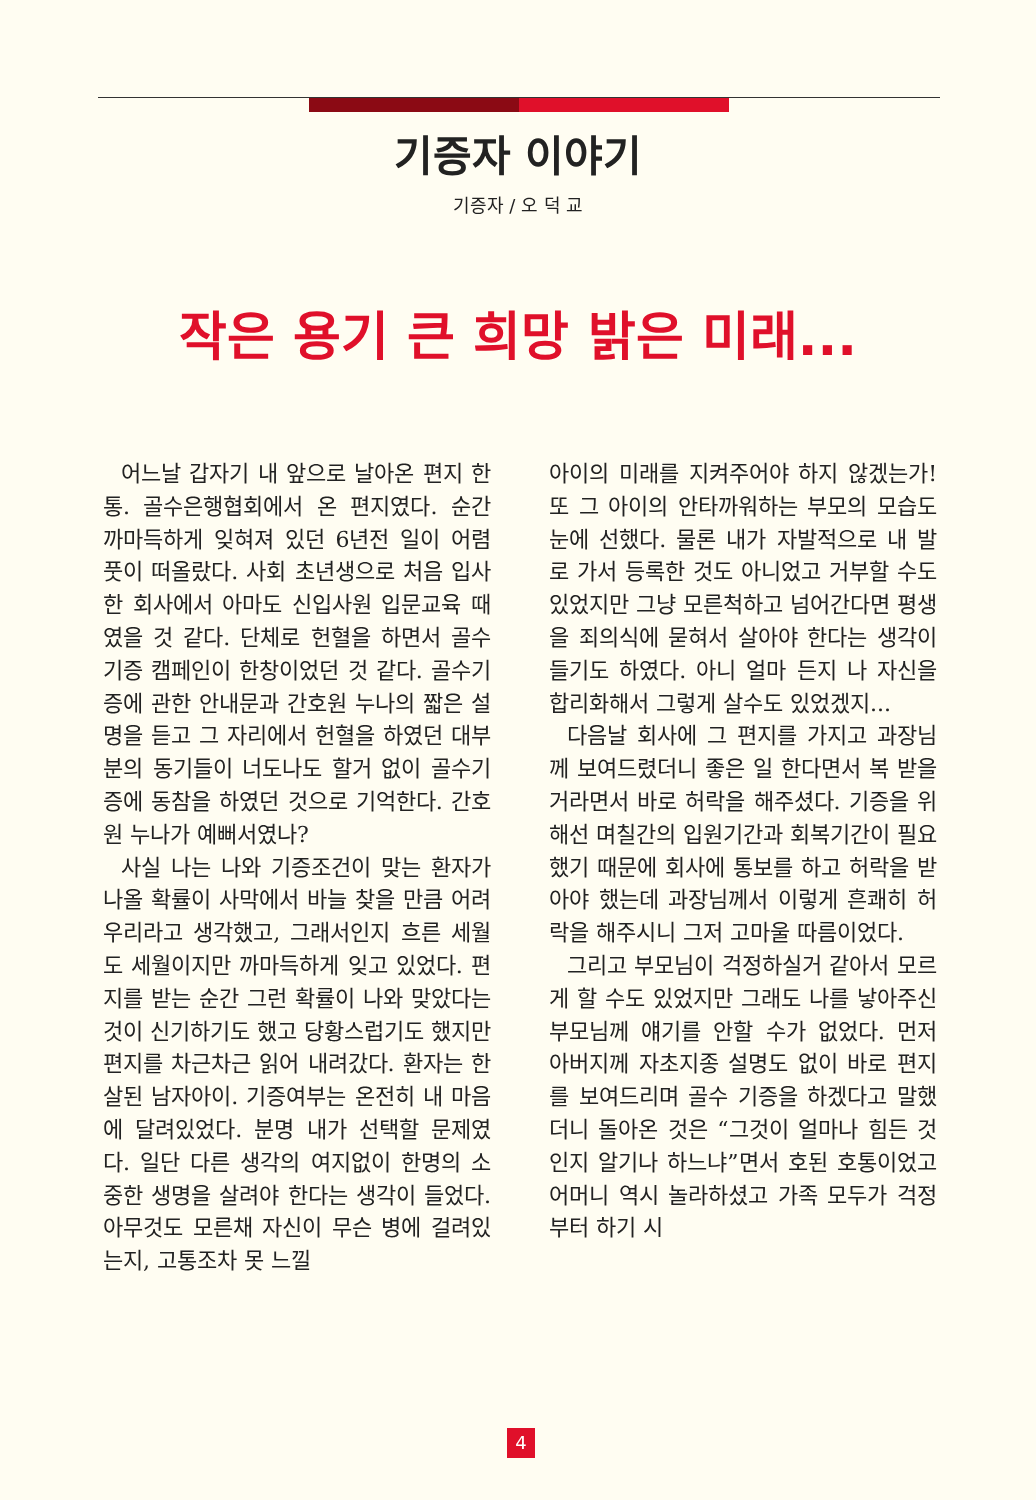기증자 이야기
기증자 / 오 덕 교
작은 용기 큰 희망 밝은 미래...
어느날 갑자기 내 앞으로 날아온 편지 한통. 골수은행협회에서 온 편지였다. 순간 까마득하게 잊혀져 있던 6년전 일이 어렴풋이 떠올랐다. 사회 초년생으로 처음 입사한 회사에서 아마도 신입사원 입문교육 때였을 것 같다. 단체로 헌혈을 하면서 골수기증 캠페인이 한창이었던 것 같다. 골수기증에 관한 안내문과 간호원 누나의 짧은 설명을 듣고 그 자리에서 헌혈을 하였던 대부분의 동기들이 너도나도 할거 없이 골수기증에 동참을 하였던 것으로 기억한다. 간호원 누나가 예뻐서였나?
사실 나는 나와 기증조건이 맞는 환자가 나올 확률이 사막에서 바늘 찾을 만큼 어려우리라고 생각했고, 그래서인지 흐른 세월도 세월이지만 까마득하게 잊고 있었다. 편지를 받는 순간 그런 확률이 나와 맞았다는 것이 신기하기도 했고 당황스럽기도 했지만 편지를 차근차근 읽어 내려갔다. 환자는 한살된 남자아이. 기증여부는 온전히 내 마음에 달려있었다. 분명 내가 선택할 문제였다. 일단 다른 생각의 여지없이 한명의 소중한 생명을 살려야 한다는 생각이 들었다. 아무것도 모른채 자신이 무슨 병에 걸려있는지, 고통조차 못 느낄
아이의 미래를 지켜주어야 하지 않겠는가! 또 그 아이의 안타까워하는 부모의 모습도 눈에 선했다. 물론 내가 자발적으로 내 발로 가서 등록한 것도 아니었고 거부할 수도 있었지만 그냥 모른척하고 넘어간다면 평생을 죄의식에 묻혀서 살아야 한다는 생각이 들기도 하였다. 아니 얼마 든지 나 자신을 합리화해서 그렇게 살수도 있었겠지...
다음날 회사에 그 편지를 가지고 과장님께 보여드렸더니 좋은 일 한다면서 복 받을 거라면서 바로 허락을 해주셨다. 기증을 위해선 며칠간의 입원기간과 회복기간이 필요했기 때문에 회사에 통보를 하고 허락을 받아야 했는데 과장님께서 이렇게 흔쾌히 허락을 해주시니 그저 고마울 따름이었다.
그리고 부모님이 걱정하실거 같아서 모르게 할 수도 있었지만 그래도 나를 낳아주신 부모님께 얘기를 안할 수가 없었다. 먼저 아버지께 자초지종 설명도 없이 바로 편지를 보여드리며 골수 기증을 하겠다고 말했더니 돌아온 것은 “그것이 얼마나 힘든 것인지 알기나 하느냐”면서 호된 호통이었고 어머니 역시 놀라하셨고 가족 모두가 걱정부터 하기 시
4